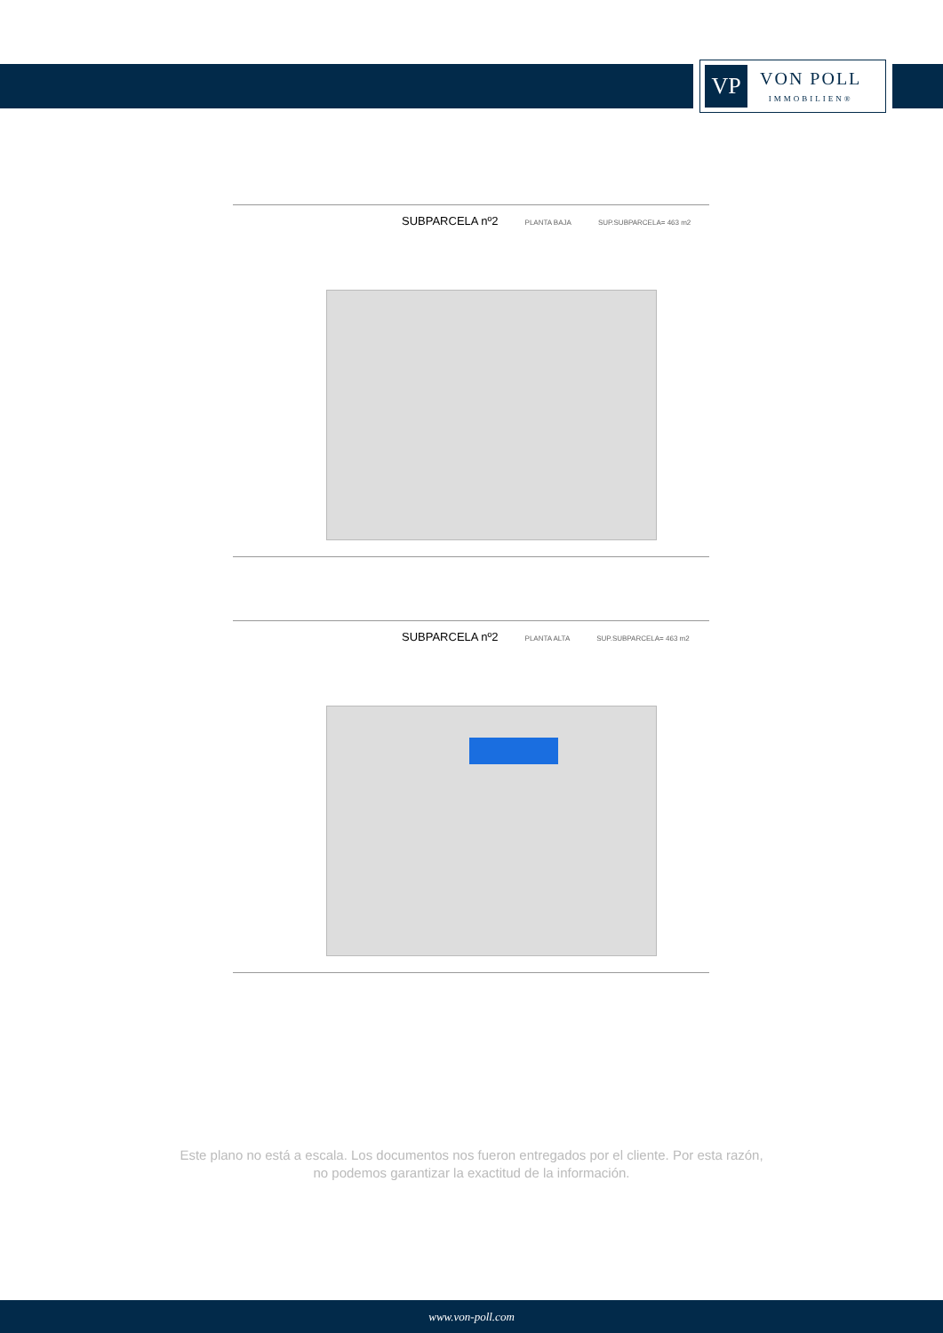VP
VON POLL
IMMOBILIEN®
SUBPARCELA nº2 PLANTA BAJA SUP.SUBPARCELA= 463 m2
SUBPARCELA nº2 PLANTA ALTA SUP.SUBPARCELA= 463 m2
Este plano no está a escala. Los documentos nos fueron entregados por el cliente. Por esta razón, no podemos garantizar la exactitud de la información.
www.von-poll.com